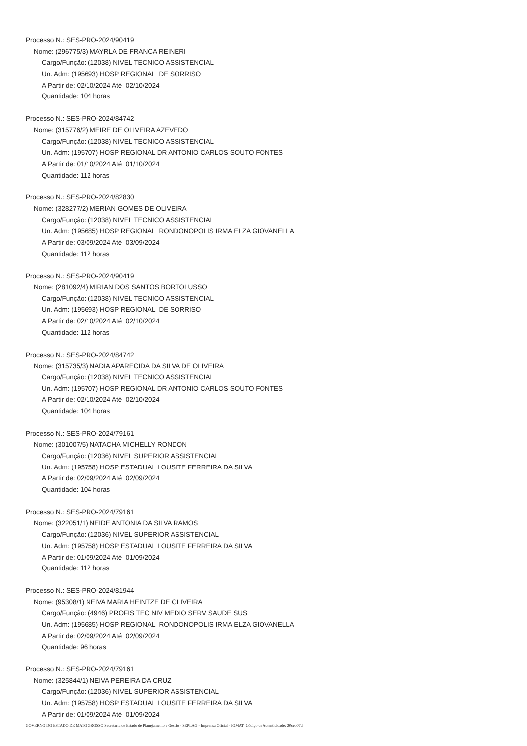Processo N.: SES-PRO-2024/90419
Nome: (296775/3) MAYRLA DE FRANCA REINERI
Cargo/Função: (12038) NIVEL TECNICO ASSISTENCIAL
Un. Adm: (195693) HOSP REGIONAL DE SORRISO
A Partir de: 02/10/2024 Até 02/10/2024
Quantidade: 104 horas
Processo N.: SES-PRO-2024/84742
Nome: (315776/2) MEIRE DE OLIVEIRA AZEVEDO
Cargo/Função: (12038) NIVEL TECNICO ASSISTENCIAL
Un. Adm: (195707) HOSP REGIONAL DR ANTONIO CARLOS SOUTO FONTES
A Partir de: 01/10/2024 Até 01/10/2024
Quantidade: 112 horas
Processo N.: SES-PRO-2024/82830
Nome: (328277/2) MERIAN GOMES DE OLIVEIRA
Cargo/Função: (12038) NIVEL TECNICO ASSISTENCIAL
Un. Adm: (195685) HOSP REGIONAL RONDONOPOLIS IRMA ELZA GIOVANELLA
A Partir de: 03/09/2024 Até 03/09/2024
Quantidade: 112 horas
Processo N.: SES-PRO-2024/90419
Nome: (281092/4) MIRIAN DOS SANTOS BORTOLUSSO
Cargo/Função: (12038) NIVEL TECNICO ASSISTENCIAL
Un. Adm: (195693) HOSP REGIONAL DE SORRISO
A Partir de: 02/10/2024 Até 02/10/2024
Quantidade: 112 horas
Processo N.: SES-PRO-2024/84742
Nome: (315735/3) NADIA APARECIDA DA SILVA DE OLIVEIRA
Cargo/Função: (12038) NIVEL TECNICO ASSISTENCIAL
Un. Adm: (195707) HOSP REGIONAL DR ANTONIO CARLOS SOUTO FONTES
A Partir de: 02/10/2024 Até 02/10/2024
Quantidade: 104 horas
Processo N.: SES-PRO-2024/79161
Nome: (301007/5) NATACHA MICHELLY RONDON
Cargo/Função: (12036) NIVEL SUPERIOR ASSISTENCIAL
Un. Adm: (195758) HOSP ESTADUAL LOUSITE FERREIRA DA SILVA
A Partir de: 02/09/2024 Até 02/09/2024
Quantidade: 104 horas
Processo N.: SES-PRO-2024/79161
Nome: (322051/1) NEIDE ANTONIA DA SILVA RAMOS
Cargo/Função: (12036) NIVEL SUPERIOR ASSISTENCIAL
Un. Adm: (195758) HOSP ESTADUAL LOUSITE FERREIRA DA SILVA
A Partir de: 01/09/2024 Até 01/09/2024
Quantidade: 112 horas
Processo N.: SES-PRO-2024/81944
Nome: (95308/1) NEIVA MARIA HEINTZE DE OLIVEIRA
Cargo/Função: (4946) PROFIS TEC NIV MEDIO SERV SAUDE SUS
Un. Adm: (195685) HOSP REGIONAL RONDONOPOLIS IRMA ELZA GIOVANELLA
A Partir de: 02/09/2024 Até 02/09/2024
Quantidade: 96 horas
Processo N.: SES-PRO-2024/79161
Nome: (325844/1) NEIVA PEREIRA DA CRUZ
Cargo/Função: (12036) NIVEL SUPERIOR ASSISTENCIAL
Un. Adm: (195758) HOSP ESTADUAL LOUSITE FERREIRA DA SILVA
A Partir de: 01/09/2024 Até 01/09/2024
GOVERNO DO ESTADO DE MATO GROSSO Secretaria de Estado de Planejamento e Gestão - SEPLAG - Imprensa Oficial - IOMAT Código de Autenticidade: 20ceb07d